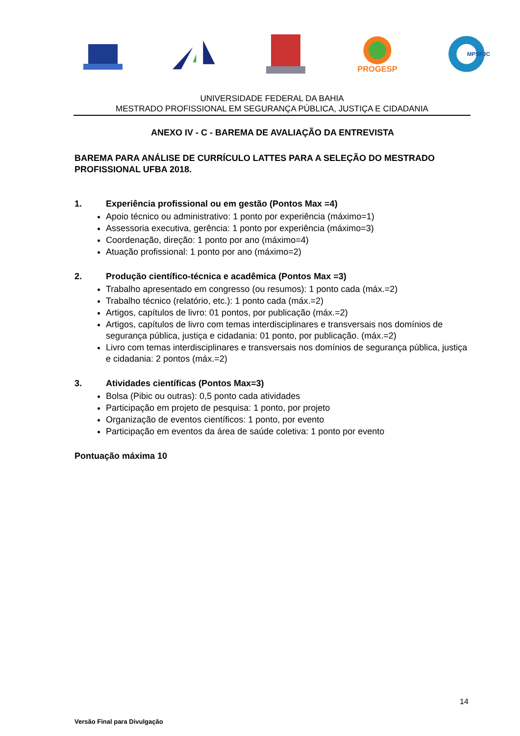PROGESP
MPSPJC
UNIVERSIDADE FEDERAL DA BAHIA
MESTRADO PROFISSIONAL EM SEGURANÇA PÚBLICA, JUSTIÇA E CIDADANIA
ANEXO IV - C - BAREMA DE AVALIAÇÃO DA ENTREVISTA
BAREMA PARA ANÁLISE DE CURRÍCULO LATTES PARA A SELEÇÃO DO MESTRADO PROFISSIONAL UFBA 2018.
1. Experiência profissional ou em gestão (Pontos Max =4)
Apoio técnico ou administrativo: 1 ponto por experiência (máximo=1)
Assessoria executiva, gerência: 1 ponto por experiência (máximo=3)
Coordenação, direção: 1 ponto por ano (máximo=4)
Atuação profissional: 1 ponto por ano (máximo=2)
2. Produção científico-técnica e acadêmica (Pontos Max =3)
Trabalho apresentado em congresso (ou resumos): 1 ponto cada (máx.=2)
Trabalho técnico (relatório, etc.): 1 ponto cada (máx.=2)
Artigos, capítulos de livro: 01 pontos, por publicação (máx.=2)
Artigos, capítulos de livro com temas interdisciplinares e transversais nos domínios de segurança pública, justiça e cidadania: 01 ponto, por publicação. (máx.=2)
Livro com temas interdisciplinares e transversais nos domínios de segurança pública, justiça e cidadania: 2 pontos (máx.=2)
3. Atividades científicas (Pontos Max=3)
Bolsa (Pibic ou outras): 0,5 ponto cada atividades
Participação em projeto de pesquisa: 1 ponto, por projeto
Organização de eventos científicos: 1 ponto, por evento
Participação em eventos da área de saúde coletiva: 1 ponto por evento
Pontuação máxima 10
14
Versão Final para Divulgação